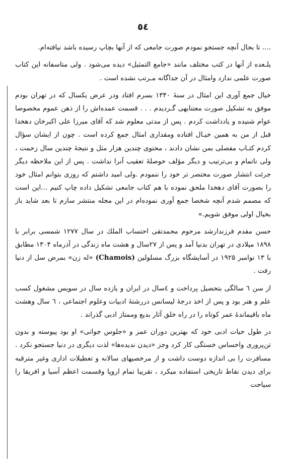٥٤
.... تا بحال آنچه جستجو نمودم صورت جامعی که از آنها بچاپ رسیده باشد نیافته‌ام.
یلـعده از آنها در کتب مختلف مانند «جامع التمثیل» دیده می‌شود . ولی متاسفانه این کتاب صورت علمی ندارد وامثال در آن جداگانه مـرتب نشده است .
خیال جمع آوری این امثال در سنهٔ ۱۳۴۰ بسرم افتاد ودر عرض یکسال که در تهران بودم موفق به تشکیل صورت معتنابهی گـردیدم . . . قسمت عمده‌اش را از ذهن عموم مخصوصا عوام شنیده و یادداشت کردم . پس از مدتی معلوم شد که آقای میرزا علی اکبرخان دهخدا قبل از من به همین خیـال افتاده ومقداری امثال جمع کرده است . چون از ایشان سؤال کردم کتـاب مفصلی بمن نشان دادند ، محتوی چندین هزار مثل و نتیجهٔ چندین سال زحمت ، ولی ناتمام و بی‌ترتیب و دیگر مؤلف حوصلهٔ تعقیب آنرا نداشت . پس از این ملاحظه دیگر جرئت انتشار صورت مختصر تر خود را ننمودم .ولی امید داشتم که روزی بتوانم امثال خود را بصورت آقای دهخدا ملحق نموده با هم کتاب جامعی تشکیل داده چاپ کنیم ...این است که مصمم شدم آنچه شخصا جمع آوری نموده‌ام در این مجله منتشر سازم تا بعد شاید باز بخیال اولی موفق شویم.»
حسن مقدم فرزندارشد مرحوم محمدتقی احتساب الملك در سال ۱۲۷۷ شمسی برابر با ۱۸۹۸ میلادی در تهران بدنیا آمد و پس از ۲۷سال و هشت ماه زندگی در آذرماه ۱۳۰۴ مطابق با ۱۳ نوامبر ۱۹۲۵ در آسایشگاه بزرگ مسلولین (Chamois) «له زن» بمرض سل از دنیا رفت .
از سن ٦ سالگی بتحصیل پرداخت و ٤سال در ایران و یازده سال در سویس مشغول کسب علم و هنر بود و پس از اخذ درجهٔ لیسانس دررشتهٔ ادبیات وعلوم اجتماعی ، ٦ سال وهشت ماه باقیماندهٔ عمر کوتاه را در راه خلق آثار بدیع وممتاز ادبی گذراند .
در طول حیات ادبی خود که بهترین دوران عمر و «جلوس جوانی» او بود پیوسته و بدون تن‌پروری واحساس خستگی کار کرد وجز «دیدن ندیده‌ها» لذت دیگری در دنیا جستجو نکرد . مسافرت را بی اندازه دوست داشت و از مرخصیهای سالانه و تعطیلات اداری وغیر مترقبه برای دیدن نقاط تاریخی استفاده میکرد ، تقریبا تمام اروپا وقسمت اعظم آسیا و افریقا را سیاحت